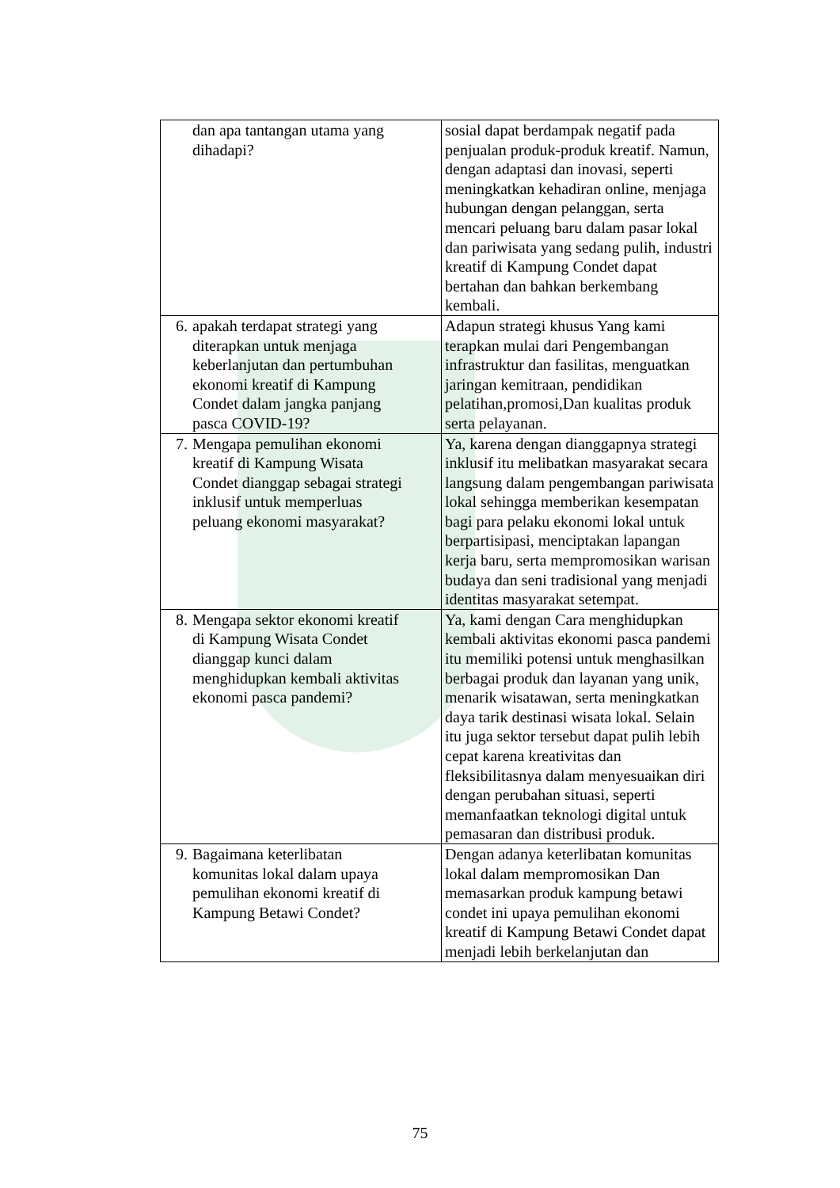| dan apa tantangan utama yang dihadapi? | sosial dapat berdampak negatif pada penjualan produk-produk kreatif. Namun, dengan adaptasi dan inovasi, seperti meningkatkan kehadiran online, menjaga hubungan dengan pelanggan, serta mencari peluang baru dalam pasar lokal dan pariwisata yang sedang pulih, industri kreatif di Kampung Condet dapat bertahan dan bahkan berkembang kembali. |
| 6. apakah terdapat strategi yang diterapkan untuk menjaga keberlanjutan dan pertumbuhan ekonomi kreatif di Kampung Condet dalam jangka panjang pasca COVID-19? | Adapun strategi khusus Yang kami terapkan mulai dari Pengembangan infrastruktur dan fasilitas, menguatkan jaringan kemitraan, pendidikan pelatihan,promosi,Dan kualitas produk serta pelayanan. |
| 7. Mengapa pemulihan ekonomi kreatif di Kampung Wisata Condet dianggap sebagai strategi inklusif untuk memperluas peluang ekonomi masyarakat? | Ya, karena dengan dianggapnya strategi inklusif itu melibatkan masyarakat secara langsung dalam pengembangan pariwisata lokal sehingga memberikan kesempatan bagi para pelaku ekonomi lokal untuk berpartisipasi, menciptakan lapangan kerja baru, serta mempromosikan warisan budaya dan seni tradisional yang menjadi identitas masyarakat setempat. |
| 8. Mengapa sektor ekonomi kreatif di Kampung Wisata Condet dianggap kunci dalam menghidupkan kembali aktivitas ekonomi pasca pandemi? | Ya, kami dengan Cara menghidupkan kembali aktivitas ekonomi pasca pandemi itu memiliki potensi untuk menghasilkan berbagai produk dan layanan yang unik, menarik wisatawan, serta meningkatkan daya tarik destinasi wisata lokal. Selain itu juga sektor tersebut dapat pulih lebih cepat karena kreativitas dan fleksibilitasnya dalam menyesuaikan diri dengan perubahan situasi, seperti memanfaatkan teknologi digital untuk pemasaran dan distribusi produk. |
| 9. Bagaimana keterlibatan komunitas lokal dalam upaya pemulihan ekonomi kreatif di Kampung Betawi Condet? | Dengan adanya keterlibatan komunitas lokal dalam mempromosikan Dan memasarkan produk kampung betawi condet ini upaya pemulihan ekonomi kreatif di Kampung Betawi Condet dapat menjadi lebih berkelanjutan dan |
75